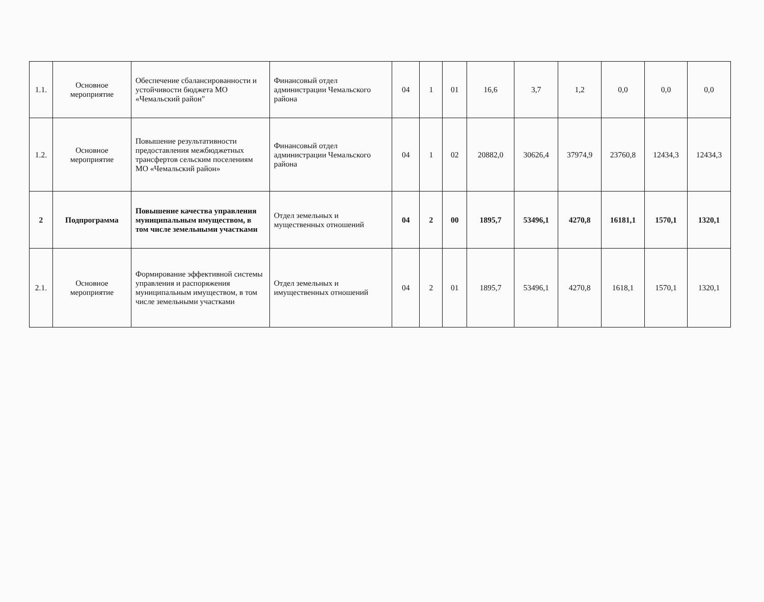| 1.1. | Основное мероприятие | Обеспечение сбалансированности и устойчивости бюджета МО «Чемальский район" | Финансовый отдел администрации Чемальского района | 04 | 1 | 01 | 16,6 | 3,7 | 1,2 | 0,0 | 0,0 | 0,0 |
| 1.2. | Основное мероприятие | Повышение результативности предоставления межбюджетных трансфертов сельским поселениям МО «Чемальский район» | Финансовый отдел администрации Чемальского района | 04 | 1 | 02 | 20882,0 | 30626,4 | 37974,9 | 23760,8 | 12434,3 | 12434,3 |
| 2 | Подпрограмма | Повышение качества управления муниципальным имуществом, в том числе земельными участками | Отдел земельных и мущественных отношений | 04 | 2 | 00 | 1895,7 | 53496,1 | 4270,8 | 16181,1 | 1570,1 | 1320,1 |
| 2.1. | Основное мероприятие | Формирование эффективной системы управления и распоряжения муниципальным имуществом, в том числе земельными участками | Отдел земельных и имущественных отношений | 04 | 2 | 01 | 1895,7 | 53496,1 | 4270,8 | 1618,1 | 1570,1 | 1320,1 |